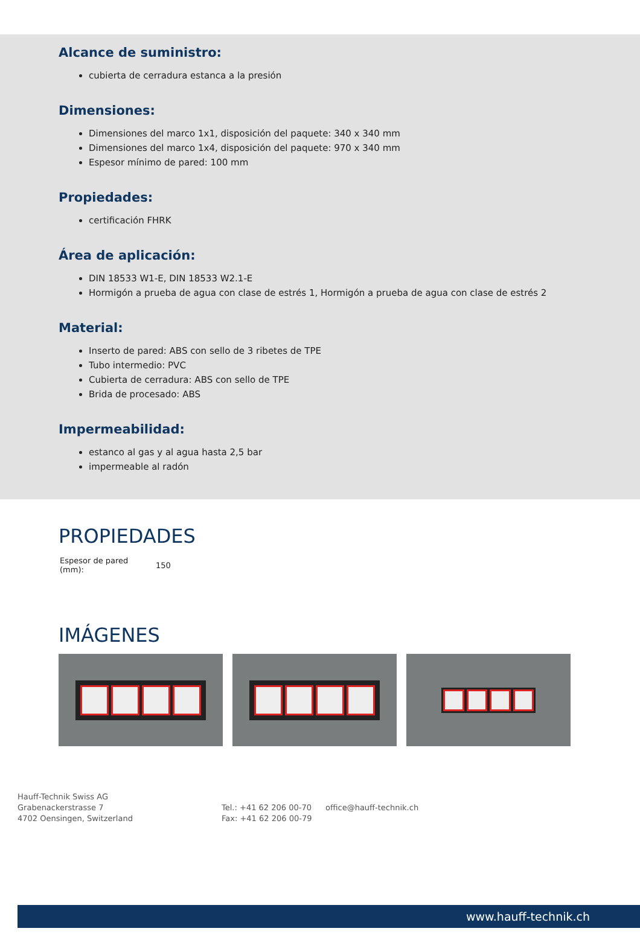Alcance de suministro:
cubierta de cerradura estanca a la presión
Dimensiones:
Dimensiones del marco 1x1, disposición del paquete: 340 x 340 mm
Dimensiones del marco 1x4, disposición del paquete: 970 x 340 mm
Espesor mínimo de pared: 100 mm
Propiedades:
certificación FHRK
Área de aplicación:
DIN 18533 W1-E, DIN 18533 W2.1-E
Hormigón a prueba de agua con clase de estrés 1, Hormigón a prueba de agua con clase de estrés 2
Material:
Inserto de pared: ABS con sello de 3 ribetes de TPE
Tubo intermedio: PVC
Cubierta de cerradura: ABS con sello de TPE
Brida de procesado: ABS
Impermeabilidad:
estanco al gas y al agua hasta 2,5 bar
impermeable al radón
PROPIEDADES
| Espesor de pared (mm): | 150 |
IMÁGENES
Hauff-Technik Swiss AG
Grabenackerstrasse 7
4702 Oensingen, Switzerland
Tel.: +41 62 206 00-70
Fax: +41 62 206 00-79
office@hauff-technik.ch
www.hauff-technik.ch